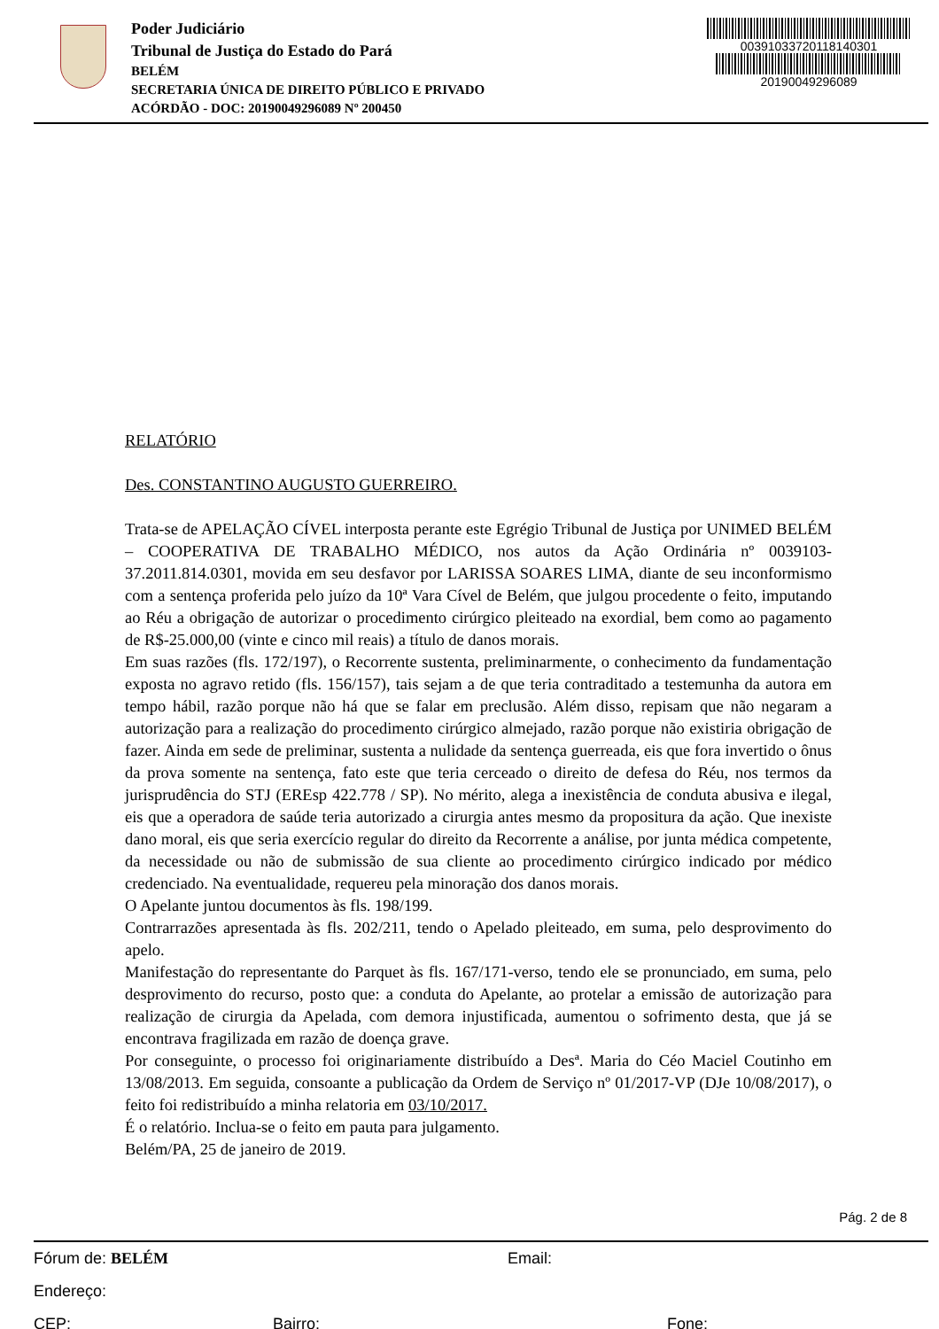Poder Judiciário
Tribunal de Justiça do Estado do Pará
BELÉM
SECRETARIA ÚNICA DE DIREITO PÚBLICO E PRIVADO
ACÓRDÃO - DOC: 20190049296089 Nº 200450
00391033720118140301
20190049296089
RELATÓRIO
Des. CONSTANTINO AUGUSTO GUERREIRO.
Trata-se de APELAÇÃO CÍVEL interposta perante este Egrégio Tribunal de Justiça por UNIMED BELÉM – COOPERATIVA DE TRABALHO MÉDICO, nos autos da Ação Ordinária nº 0039103-37.2011.814.0301, movida em seu desfavor por LARISSA SOARES LIMA, diante de seu inconformismo com a sentença proferida pelo juízo da 10ª Vara Cível de Belém, que julgou procedente o feito, imputando ao Réu a obrigação de autorizar o procedimento cirúrgico pleiteado na exordial, bem como ao pagamento de R$-25.000,00 (vinte e cinco mil reais) a título de danos morais.
Em suas razões (fls. 172/197), o Recorrente sustenta, preliminarmente, o conhecimento da fundamentação exposta no agravo retido (fls. 156/157), tais sejam a de que teria contraditado a testemunha da autora em tempo hábil, razão porque não há que se falar em preclusão. Além disso, repisam que não negaram a autorização para a realização do procedimento cirúrgico almejado, razão porque não existiria obrigação de fazer. Ainda em sede de preliminar, sustenta a nulidade da sentença guerreada, eis que fora invertido o ônus da prova somente na sentença, fato este que teria cerceado o direito de defesa do Réu, nos termos da jurisprudência do STJ (EREsp 422.778 / SP). No mérito, alega a inexistência de conduta abusiva e ilegal, eis que a operadora de saúde teria autorizado a cirurgia antes mesmo da propositura da ação. Que inexiste dano moral, eis que seria exercício regular do direito da Recorrente a análise, por junta médica competente, da necessidade ou não de submissão de sua cliente ao procedimento cirúrgico indicado por médico credenciado. Na eventualidade, requereu pela minoração dos danos morais.
O Apelante juntou documentos às fls. 198/199.
Contrarrazões apresentada às fls. 202/211, tendo o Apelado pleiteado, em suma, pelo desprovimento do apelo.
Manifestação do representante do Parquet às fls. 167/171-verso, tendo ele se pronunciado, em suma, pelo desprovimento do recurso, posto que: a conduta do Apelante, ao protelar a emissão de autorização para realização de cirurgia da Apelada, com demora injustificada, aumentou o sofrimento desta, que já se encontrava fragilizada em razão de doença grave.
Por conseguinte, o processo foi originariamente distribuído a Desª. Maria do Céo Maciel Coutinho em 13/08/2013. Em seguida, consoante a publicação da Ordem de Serviço nº 01/2017-VP (DJe 10/08/2017), o feito foi redistribuído a minha relatoria em 03/10/2017.
É o relatório. Inclua-se o feito em pauta para julgamento.
Belém/PA, 25 de janeiro de 2019.
Pág. 2 de 8
Fórum de: BELÉM Email:
Endereço:
CEP: Bairro: Fone: